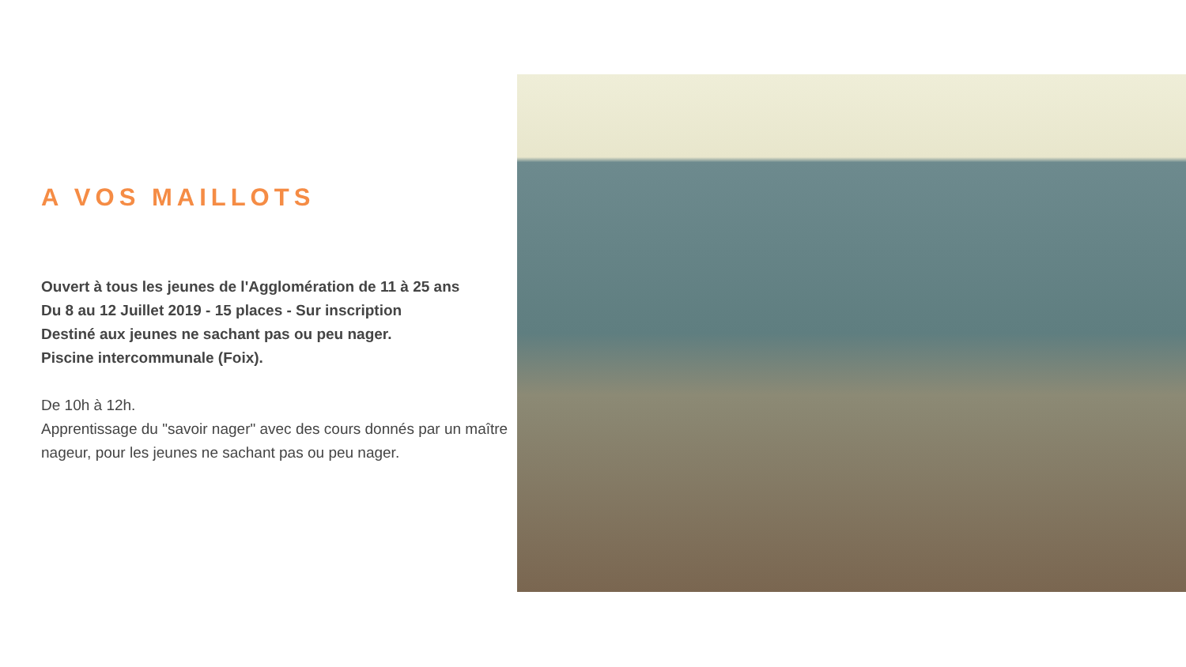A VOS MAILLOTS
Ouvert à tous les jeunes de l'Agglomération de 11 à 25 ans
Du 8 au 12 Juillet 2019 - 15 places - Sur inscription
Destiné aux jeunes ne sachant pas ou peu nager.
Piscine intercommunale (Foix).
De 10h à 12h.
Apprentissage du "savoir nager" avec des cours donnés par un maître nageur, pour les jeunes ne sachant pas ou peu nager.